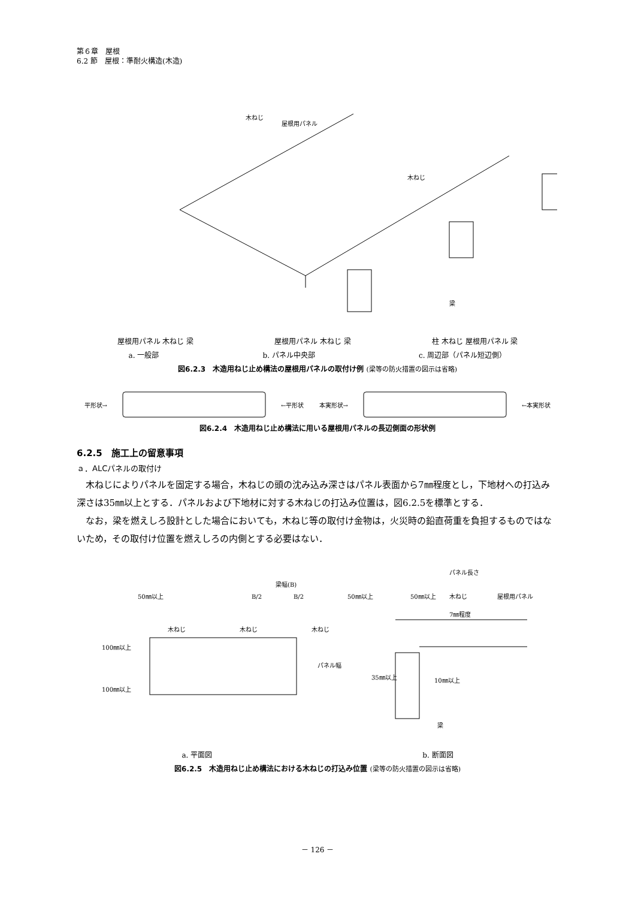第６章　屋根
6.2 節　屋根：準耐火構造(木造)
木ねじ
屋根用パネル
木ねじ
梁
屋根用パネル 木ねじ 梁 屋根用パネル 木ねじ 梁 柱 木ねじ 屋根用パネル 梁
a. 一般部 b. パネル中央部 c. 周辺部（パネル短辺側）
図6.2.3　木造用ねじ止め構法の屋根用パネルの取付け例 (梁等の防火措置の図示は省略)
平形状→ ←平形状 本実形状→ ←本実形状
図6.2.4　木造用ねじ止め構法に用いる屋根用パネルの長辺側面の形状例
6.2.5　施工上の留意事項
ａ．ALCパネルの取付け
木ねじによりパネルを固定する場合，木ねじの頭の沈み込み深さはパネル表面から7㎜程度とし，下地材への打込み深さは35㎜以上とする．パネルおよび下地材に対する木ねじの打込み位置は，図6.2.5を標準とする．
なお，梁を燃えしろ設計とした場合においても，木ねじ等の取付け金物は，火災時の鉛直荷重を負担するものではないため，その取付け位置を燃えしろの内側とする必要はない．
梁幅(B)
B/2
B/2
50㎜以上
50㎜以上
木ねじ
木ねじ
木ねじ
100㎜以上
100㎜以上
パネル幅
パネル長さ
50㎜以上
木ねじ
屋根用パネル
7㎜程度
35㎜以上
10㎜以上
梁
a. 平面図 b. 断面図
図6.2.5　木造用ねじ止め構法における木ねじの打込み位置 (梁等の防火措置の図示は省略)
－ 126 －